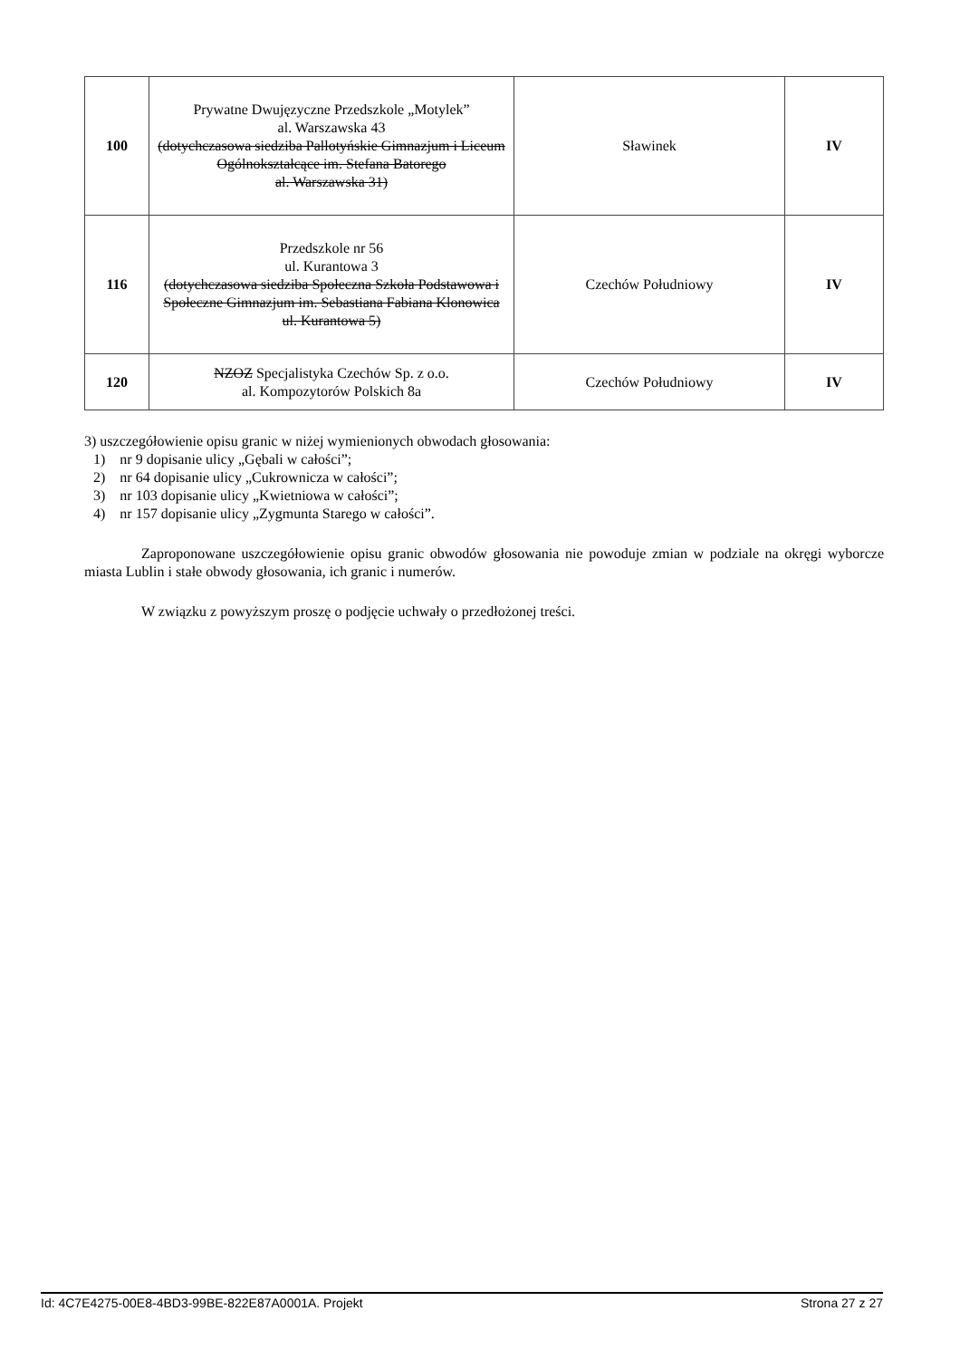| 100 | Prywatne Dwujęzyczne Przedszkole „Motylek” al. Warszawska 43 (dotychczasowa siedziba Pallotyńskie Gimnazjum i Liceum Ogólnokształcące im. Stefana Batorego al. Warszawska 31) | Sławinek | IV |
| 116 | Przedszkole nr 56 ul. Kurantowa 3 (dotychczasowa siedziba Społeczna Szkoła Podstawowa i Społeczne Gimnazjum im. Sebastiana Fabiana Klonowica ul. Kurantowa 5) | Czechów Południowy | IV |
| 120 | NZOZ Specjalistyka Czechów Sp. z o.o. al. Kompozytorów Polskich 8a | Czechów Południowy | IV |
3) uszczegółowienie opisu granic w niżej wymienionych obwodach głosowania:
1) nr 9 dopisanie ulicy „Gębali w całości”;
2) nr 64 dopisanie ulicy „Cukrownicza w całości”;
3) nr 103 dopisanie ulicy „Kwietniowa w całości”;
4) nr 157 dopisanie ulicy „Zygmunta Starego w całości”.
Zaproponowane uszczegółowienie opisu granic obwodów głosowania nie powoduje zmian w podziale na okręgi wyborcze miasta Lublin i stałe obwody głosowania, ich granic i numerów.
W związku z powyższym proszę o podjęcie uchwały o przedłożonej treści.
Id: 4C7E4275-00E8-4BD3-99BE-822E87A0001A. Projekt Strona 27 z 27